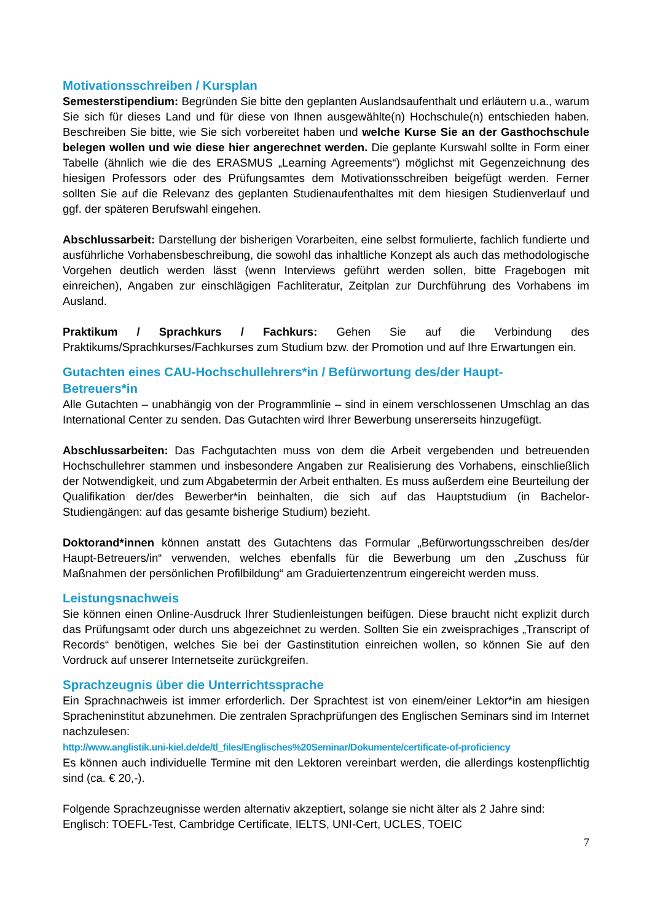Motivationsschreiben / Kursplan
Semesterstipendium: Begründen Sie bitte den geplanten Auslandsaufenthalt und erläutern u.a., warum Sie sich für dieses Land und für diese von Ihnen ausgewählte(n) Hochschule(n) entschieden haben. Beschreiben Sie bitte, wie Sie sich vorbereitet haben und welche Kurse Sie an der Gasthochschule belegen wollen und wie diese hier angerechnet werden. Die geplante Kurswahl sollte in Form einer Tabelle (ähnlich wie die des ERASMUS „Learning Agreements“) möglichst mit Gegenzeichnung des hiesigen Professors oder des Prüfungsamtes dem Motivationsschreiben beigefügt werden. Ferner sollten Sie auf die Relevanz des geplanten Studienaufenthaltes mit dem hiesigen Studienverlauf und ggf. der späteren Berufswahl eingehen.
Abschlussarbeit: Darstellung der bisherigen Vorarbeiten, eine selbst formulierte, fachlich fundierte und ausführliche Vorhabensbeschreibung, die sowohl das inhaltliche Konzept als auch das methodologische Vorgehen deutlich werden lässt (wenn Interviews geführt werden sollen, bitte Fragebogen mit einreichen), Angaben zur einschlägigen Fachliteratur, Zeitplan zur Durchführung des Vorhabens im Ausland.
Praktikum / Sprachkurs / Fachkurs: Gehen Sie auf die Verbindung des Praktikums/Sprachkurses/Fachkurses zum Studium bzw. der Promotion und auf Ihre Erwartungen ein.
Gutachten eines CAU-Hochschullehrers*in / Befürwortung des/der Haupt-
Betreuers*in
Alle Gutachten – unabhängig von der Programmlinie – sind in einem verschlossenen Umschlag an das International Center zu senden. Das Gutachten wird Ihrer Bewerbung unsererseits hinzugefügt.
Abschlussarbeiten: Das Fachgutachten muss von dem die Arbeit vergebenden und betreuenden Hochschullehrer stammen und insbesondere Angaben zur Realisierung des Vorhabens, einschließlich der Notwendigkeit, und zum Abgabetermin der Arbeit enthalten. Es muss außerdem eine Beurteilung der Qualifikation der/des Bewerber*in beinhalten, die sich auf das Hauptstudium (in Bachelor-Studiengängen: auf das gesamte bisherige Studium) bezieht.
Doktorand*innen können anstatt des Gutachtens das Formular „Befürwortungsschreiben des/der Haupt-Betreuers/in“ verwenden, welches ebenfalls für die Bewerbung um den „Zuschuss für Maßnahmen der persönlichen Profilbildung“ am Graduiertenzentrum eingereicht werden muss.
Leistungsnachweis
Sie können einen Online-Ausdruck Ihrer Studienleistungen beifügen. Diese braucht nicht explizit durch das Prüfungsamt oder durch uns abgezeichnet zu werden. Sollten Sie ein zweisprachiges „Transcript of Records“ benötigen, welches Sie bei der Gastinstitution einreichen wollen, so können Sie auf den Vordruck auf unserer Internetseite zurückgreifen.
Sprachzeugnis über die Unterrichtssprache
Ein Sprachnachweis ist immer erforderlich. Der Sprachtest ist von einem/einer Lektor*in am hiesigen Spracheninstitut abzunehmen. Die zentralen Sprachprüfungen des Englischen Seminars sind im Internet nachzulesen:
http://www.anglistik.uni-kiel.de/de/tl_files/Englisches%20Seminar/Dokumente/certificate-of-proficiency
Es können auch individuelle Termine mit den Lektoren vereinbart werden, die allerdings kostenpflichtig sind (ca. € 20,-).
Folgende Sprachzeugnisse werden alternativ akzeptiert, solange sie nicht älter als 2 Jahre sind:
Englisch: TOEFL-Test, Cambridge Certificate, IELTS, UNI-Cert, UCLES, TOEIC
7